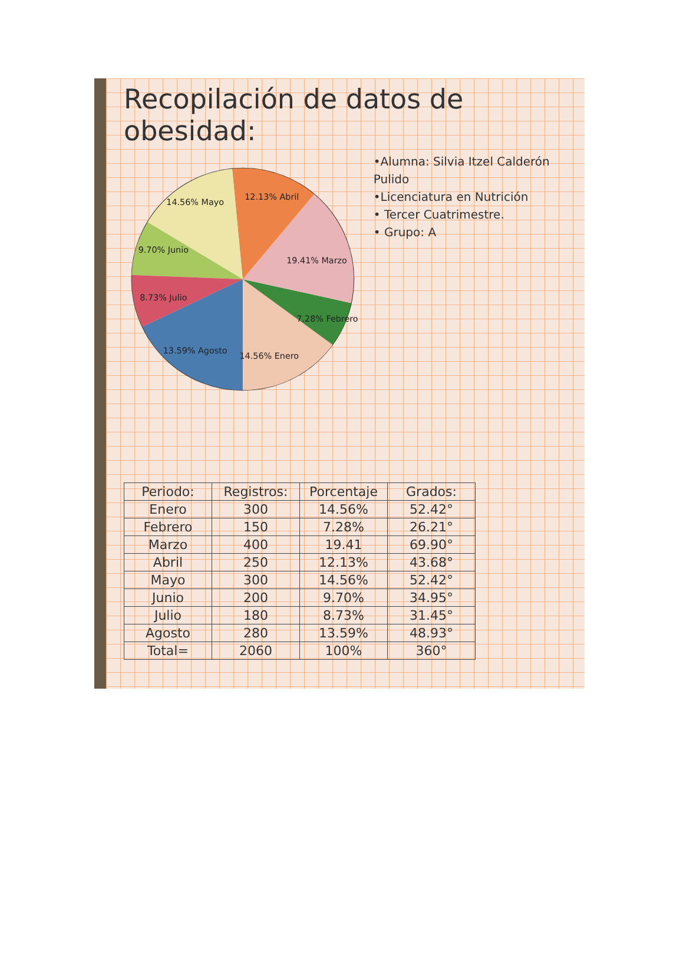Recopilación de datos de obesidad:
14.56% Enero
7.28% Febrero
19.41% Marzo
12.13% Abril
14.56% Mayo
9.70% Junio
8.73% Julio
13.59% Agosto
•Alumna: Silvia Itzel Calderón Pulido
•Licenciatura en Nutrición
• Tercer Cuatrimestre.
• Grupo: A
| Periodo: | Registros: | Porcentaje | Grados: |
| --- | --- | --- | --- |
| Enero | 300 | 14.56% | 52.42° |
| Febrero | 150 | 7.28% | 26.21° |
| Marzo | 400 | 19.41 | 69.90° |
| Abril | 250 | 12.13% | 43.68° |
| Mayo | 300 | 14.56% | 52.42° |
| Junio | 200 | 9.70% | 34.95° |
| Julio | 180 | 8.73% | 31.45° |
| Agosto | 280 | 13.59% | 48.93° |
| Total= | 2060 | 100% | 360° |